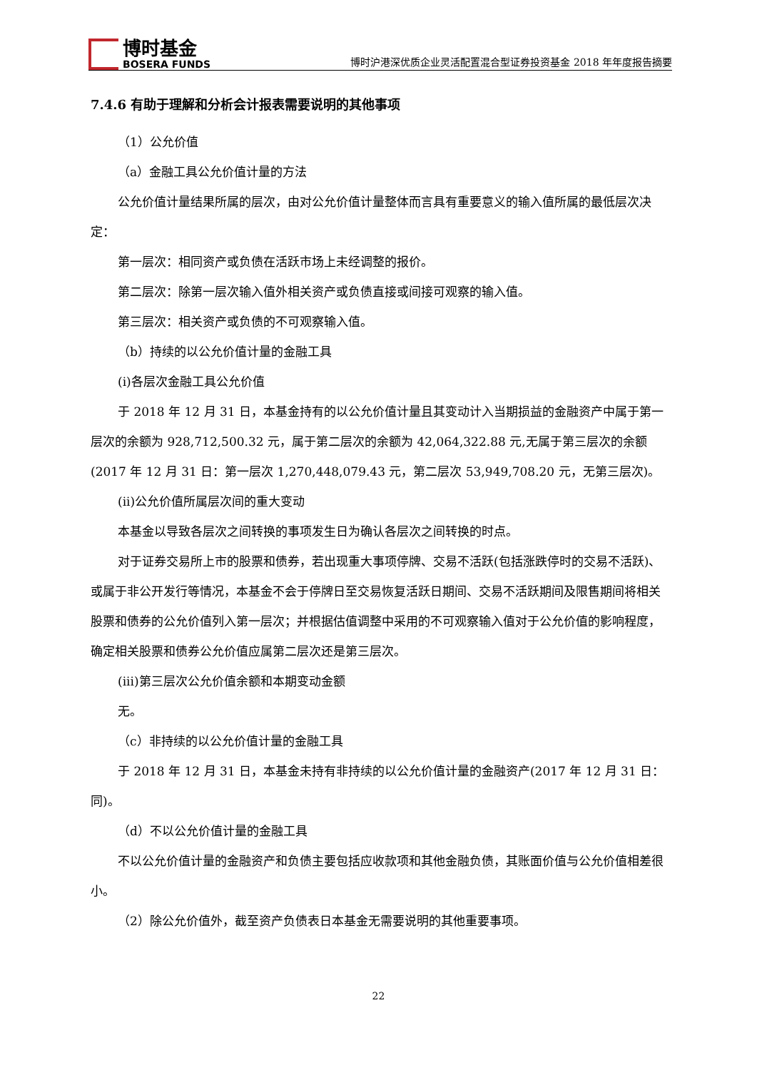博时基金
BOSERA FUNDS
博时沪港深优质企业灵活配置混合型证券投资基金 2018 年年度报告摘要
7.4.6 有助于理解和分析会计报表需要说明的其他事项
（1）公允价值
（a）金融工具公允价值计量的方法
公允价值计量结果所属的层次，由对公允价值计量整体而言具有重要意义的输入值所属的最低层次决定：
第一层次：相同资产或负债在活跃市场上未经调整的报价。
第二层次：除第一层次输入值外相关资产或负债直接或间接可观察的输入值。
第三层次：相关资产或负债的不可观察输入值。
（b）持续的以公允价值计量的金融工具
(i)各层次金融工具公允价值
于 2018 年 12 月 31 日，本基金持有的以公允价值计量且其变动计入当期损益的金融资产中属于第一层次的余额为 928,712,500.32 元，属于第二层次的余额为 42,064,322.88 元,无属于第三层次的余额(2017 年 12 月 31 日：第一层次 1,270,448,079.43 元，第二层次 53,949,708.20 元，无第三层次)。
(ii)公允价值所属层次间的重大变动
本基金以导致各层次之间转换的事项发生日为确认各层次之间转换的时点。
对于证券交易所上市的股票和债券，若出现重大事项停牌、交易不活跃(包括涨跌停时的交易不活跃)、或属于非公开发行等情况，本基金不会于停牌日至交易恢复活跃日期间、交易不活跃期间及限售期间将相关股票和债券的公允价值列入第一层次；并根据估值调整中采用的不可观察输入值对于公允价值的影响程度，确定相关股票和债券公允价值应属第二层次还是第三层次。
(iii)第三层次公允价值余额和本期变动金额
无。
（c）非持续的以公允价值计量的金融工具
于 2018 年 12 月 31 日，本基金未持有非持续的以公允价值计量的金融资产(2017 年 12 月 31 日：同)。
（d）不以公允价值计量的金融工具
不以公允价值计量的金融资产和负债主要包括应收款项和其他金融负债，其账面价值与公允价值相差很小。
（2）除公允价值外，截至资产负债表日本基金无需要说明的其他重要事项。
22